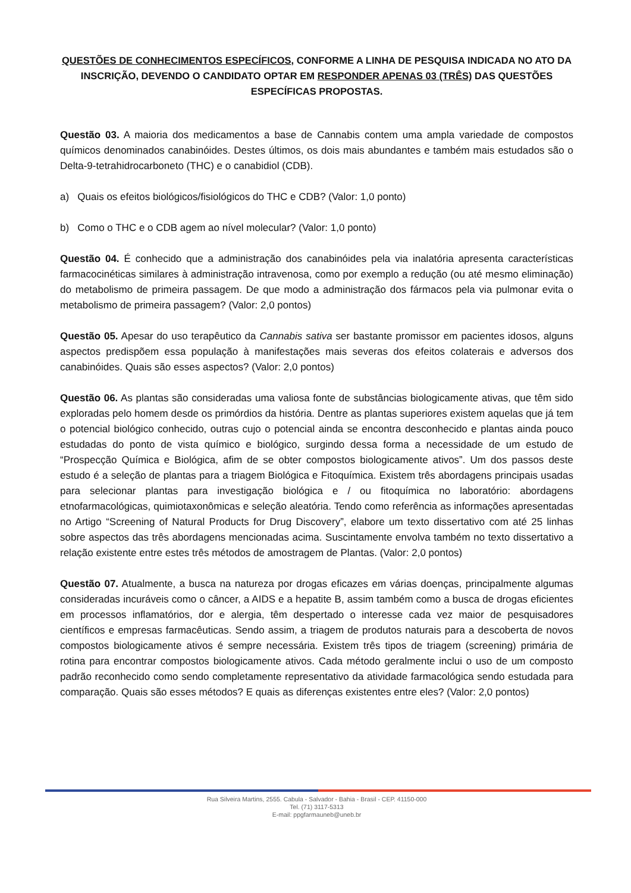QUESTÕES DE CONHECIMENTOS ESPECÍFICOS, CONFORME A LINHA DE PESQUISA INDICADA NO ATO DA INSCRIÇÃO, DEVENDO O CANDIDATO OPTAR EM RESPONDER APENAS 03 (TRÊS) DAS QUESTÕES ESPECÍFICAS PROPOSTAS.
Questão 03. A maioria dos medicamentos a base de Cannabis contem uma ampla variedade de compostos químicos denominados canabinóides. Destes últimos, os dois mais abundantes e também mais estudados são o Delta-9-tetrahidrocarboneto (THC) e o canabidiol (CDB).
a) Quais os efeitos biológicos/fisiológicos do THC e CDB? (Valor: 1,0 ponto)
b) Como o THC e o CDB agem ao nível molecular? (Valor: 1,0 ponto)
Questão 04. É conhecido que a administração dos canabinóides pela via inalatória apresenta características farmacocinéticas similares à administração intravenosa, como por exemplo a redução (ou até mesmo eliminação) do metabolismo de primeira passagem. De que modo a administração dos fármacos pela via pulmonar evita o metabolismo de primeira passagem? (Valor: 2,0 pontos)
Questão 05. Apesar do uso terapêutico da Cannabis sativa ser bastante promissor em pacientes idosos, alguns aspectos predispõem essa população à manifestações mais severas dos efeitos colaterais e adversos dos canabinóides. Quais são esses aspectos? (Valor: 2,0 pontos)
Questão 06. As plantas são consideradas uma valiosa fonte de substâncias biologicamente ativas, que têm sido exploradas pelo homem desde os primórdios da história. Dentre as plantas superiores existem aquelas que já tem o potencial biológico conhecido, outras cujo o potencial ainda se encontra desconhecido e plantas ainda pouco estudadas do ponto de vista químico e biológico, surgindo dessa forma a necessidade de um estudo de “Prospecção Química e Biológica, afim de se obter compostos biologicamente ativos”. Um dos passos deste estudo é a seleção de plantas para a triagem Biológica e Fitoquímica. Existem três abordagens principais usadas para selecionar plantas para investigação biológica e / ou fitoquímica no laboratório: abordagens etnofarmacológicas, quimiotaxonômicas e seleção aleatória. Tendo como referência as informações apresentadas no Artigo “Screening of Natural Products for Drug Discovery”, elabore um texto dissertativo com até 25 linhas sobre aspectos das três abordagens mencionadas acima. Suscintamente envolva também no texto dissertativo a relação existente entre estes três métodos de amostragem de Plantas. (Valor: 2,0 pontos)
Questão 07. Atualmente, a busca na natureza por drogas eficazes em várias doenças, principalmente algumas consideradas incuráveis como o câncer, a AIDS e a hepatite B, assim também como a busca de drogas eficientes em processos inflamatórios, dor e alergia, têm despertado o interesse cada vez maior de pesquisadores científicos e empresas farmacêuticas. Sendo assim, a triagem de produtos naturais para a descoberta de novos compostos biologicamente ativos é sempre necessária. Existem três tipos de triagem (screening) primária de rotina para encontrar compostos biologicamente ativos. Cada método geralmente inclui o uso de um composto padrão reconhecido como sendo completamente representativo da atividade farmacológica sendo estudada para comparação. Quais são esses métodos? E quais as diferenças existentes entre eles? (Valor: 2,0 pontos)
Rua Silveira Martins, 2555. Cabula - Salvador - Bahia - Brasil - CEP. 41150-000
Tel. (71) 3117-5313
E-mail: ppgfarmauneb@uneb.br